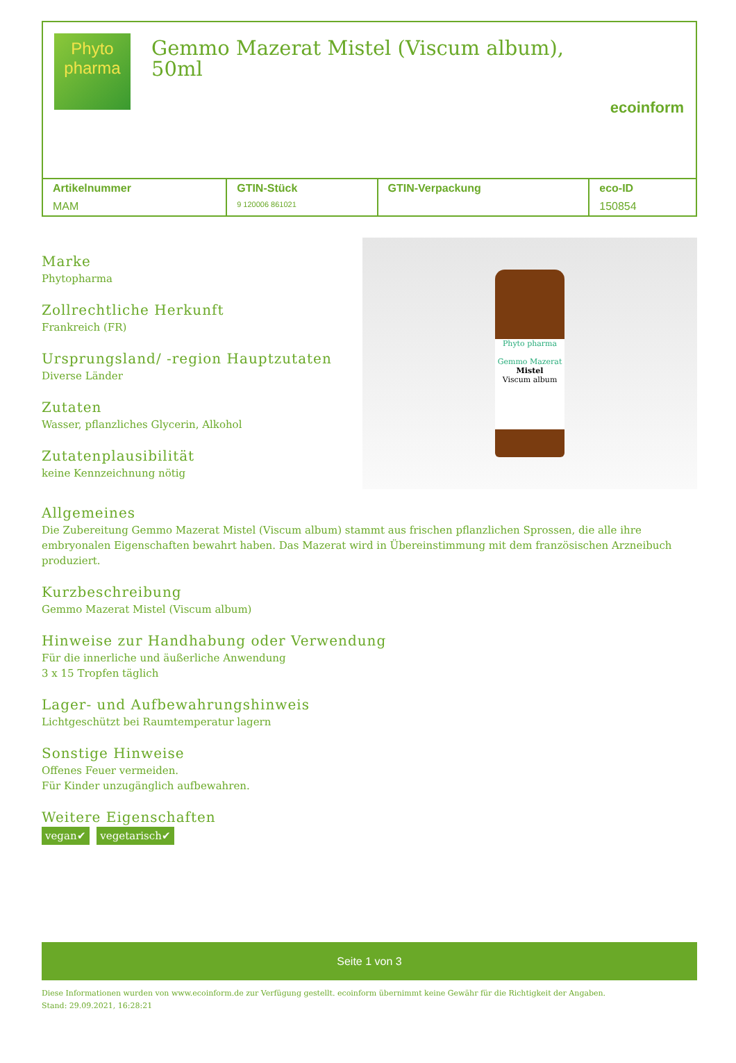Phyto
pharma
Gemmo Mazerat Mistel (Viscum album), 50ml
ecoinform
| Artikelnummer | GTIN-Stück | GTIN-Verpackung | eco-ID |
| --- | --- | --- | --- |
| MAM | 9 120006 861021 | | 150854 |
Marke
Phytopharma
Zollrechtliche Herkunft
Frankreich (FR)
Ursprungsland/ -region Hauptzutaten
Diverse Länder
Zutaten
Wasser, pflanzliches Glycerin, Alkohol
Zutatenplausibilität
keine Kennzeichnung nötig
Phyto pharma
Gemmo Mazerat
Mistel
Viscum album
Allgemeines
Die Zubereitung Gemmo Mazerat Mistel (Viscum album) stammt aus frischen pflanzlichen Sprossen, die alle ihre embryonalen Eigenschaften bewahrt haben. Das Mazerat wird in Übereinstimmung mit dem französischen Arzneibuch produziert.
Kurzbeschreibung
Gemmo Mazerat Mistel (Viscum album)
Hinweise zur Handhabung oder Verwendung
Für die innerliche und äußerliche Anwendung
3 x 15 Tropfen täglich
Lager- und Aufbewahrungshinweis
Lichtgeschützt bei Raumtemperatur lagern
Sonstige Hinweise
Offenes Feuer vermeiden.
Für Kinder unzugänglich aufbewahren.
Weitere Eigenschaften
vegan✔ vegetarisch✔
Seite 1 von 3
Diese Informationen wurden von www.ecoinform.de zur Verfügung gestellt. ecoinform übernimmt keine Gewähr für die Richtigkeit der Angaben.
Stand: 29.09.2021, 16:28:21